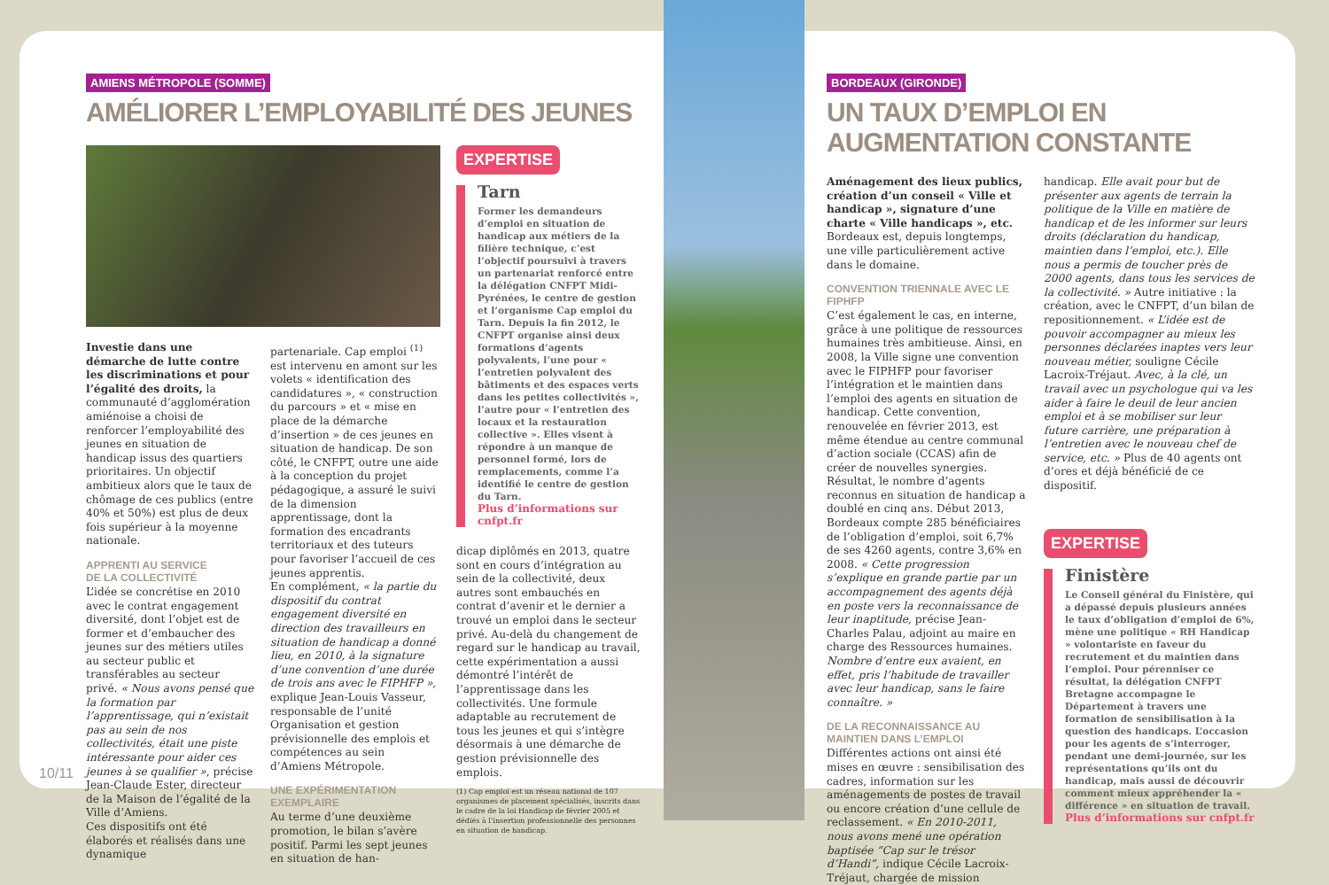AMIENS MÉTROPOLE (SOMME)
AMÉLIORER L’EMPLOYABILITÉ DES JEUNES
Investie dans une démarche de lutte contre les discriminations et pour l’égalité des droits, la communauté d’agglomération amiénoise a choisi de renforcer l’employabilité des jeunes en situation de handicap issus des quartiers prioritaires. Un objectif ambitieux alors que le taux de chômage de ces publics (entre 40% et 50%) est plus de deux fois supérieur à la moyenne nationale.
APPRENTI AU SERVICE
DE LA COLLECTIVITÉ
L’idée se concrétise en 2010 avec le contrat engagement diversité, dont l’objet est de former et d’embaucher des jeunes sur des métiers utiles au secteur public et transférables au secteur privé. « Nous avons pensé que la formation par l’apprentissage, qui n’existait pas au sein de nos collectivités, était une piste intéressante pour aider ces jeunes à se qualifier », précise Jean-Claude Ester, directeur de la Maison de l’égalité de la Ville d’Amiens.
Ces dispositifs ont été élaborés et réalisés dans une dynamique
partenariale. Cap emploi <sup>(1)</sup> est intervenu en amont sur les volets « identification des candidatures », « construction du parcours » et « mise en place de la démarche d’insertion » de ces jeunes en situation de handicap. De son côté, le CNFPT, outre une aide à la conception du projet pédagogique, a assuré le suivi de la dimension apprentissage, dont la formation des encadrants territoriaux et des tuteurs pour favoriser l’accueil de ces jeunes apprentis.
En complément, « la partie du dispositif du contrat engagement diversité en direction des travailleurs en situation de handicap a donné lieu, en 2010, à la signature d’une convention d’une durée de trois ans avec le FIPHFP », explique Jean-Louis Vasseur, responsable de l’unité Organisation et gestion prévisionnelle des emplois et compétences au sein d’Amiens Métropole.
UNE EXPÉRIMENTATION EXEMPLAIRE
Au terme d’une deuxième promotion, le bilan s’avère positif. Parmi les sept jeunes en situation de han-
EXPERTISE
Tarn
Former les demandeurs d’emploi en situation de handicap aux métiers de la filière technique, c’est l’objectif poursuivi à travers un partenariat renforcé entre la délégation CNFPT Midi-Pyrénées, le centre de gestion et l’organisme Cap emploi du Tarn. Depuis la fin 2012, le CNFPT organise ainsi deux formations d’agents polyvalents, l’une pour « l’entretien polyvalent des bâtiments et des espaces verts dans les petites collectivités », l’autre pour « l’entretien des locaux et la restauration collective ». Elles visent à répondre à un manque de personnel formé, lors de remplacements, comme l’a identifié le centre de gestion du Tarn.
Plus d’informations sur cnfpt.fr
dicap diplômés en 2013, quatre sont en cours d’intégration au sein de la collectivité, deux autres sont embauchés en contrat d’avenir et le dernier a trouvé un emploi dans le secteur privé. Au-delà du changement de regard sur le handicap au travail, cette expérimentation a aussi démontré l’intérêt de l’apprentissage dans les collectivités. Une formule adaptable au recrutement de tous les jeunes et qui s’intègre désormais à une démarche de gestion prévisionnelle des emplois.
(1) Cap emploi est un réseau national de 107 organismes de placement spécialisés, inscrits dans le cadre de la loi Handicap de février 2005 et dédiés à l’insertion professionnelle des personnes en situation de handicap.
10/11
BORDEAUX (GIRONDE)
UN TAUX D’EMPLOI EN AUGMENTATION CONSTANTE
Aménagement des lieux publics, création d’un conseil « Ville et handicap », signature d’une charte « Ville handicaps », etc. Bordeaux est, depuis longtemps, une ville particulièrement active dans le domaine.
CONVENTION TRIENNALE AVEC LE FIPHFP
C’est également le cas, en interne, grâce à une politique de ressources humaines très ambitieuse. Ainsi, en 2008, la Ville signe une convention avec le FIPHFP pour favoriser l’intégration et le maintien dans l’emploi des agents en situation de handicap. Cette convention, renouvelée en février 2013, est même étendue au centre communal d’action sociale (CCAS) afin de créer de nouvelles synergies. Résultat, le nombre d’agents reconnus en situation de handicap a doublé en cinq ans. Début 2013, Bordeaux compte 285 bénéficiaires de l’obligation d’emploi, soit 6,7% de ses 4260 agents, contre 3,6% en 2008. « Cette progression s’explique en grande partie par un accompagnement des agents déjà en poste vers la reconnaissance de leur inaptitude, précise Jean-Charles Palau, adjoint au maire en charge des Ressources humaines. Nombre d’entre eux avaient, en effet, pris l’habitude de travailler avec leur handicap, sans le faire connaître. »
DE LA RECONNAISSANCE AU MAINTIEN DANS L’EMPLOI
Différentes actions ont ainsi été mises en œuvre : sensibilisation des cadres, information sur les aménagements de postes de travail ou encore création d’une cellule de reclassement. « En 2010-2011, nous avons mené une opération baptisée “Cap sur le trésor d’Handi”, indique Cécile Lacroix-Tréjaut, chargée de mission
handicap. Elle avait pour but de présenter aux agents de terrain la politique de la Ville en matière de handicap et de les informer sur leurs droits (déclaration du handicap, maintien dans l’emploi, etc.). Elle nous a permis de toucher près de 2000 agents, dans tous les services de la collectivité. » Autre initiative : la création, avec le CNFPT, d’un bilan de repositionnement. « L’idée est de pouvoir accompagner au mieux les personnes déclarées inaptes vers leur nouveau métier, souligne Cécile Lacroix-Tréjaut. Avec, à la clé, un travail avec un psychologue qui va les aider à faire le deuil de leur ancien emploi et à se mobiliser sur leur future carrière, une préparation à l’entretien avec le nouveau chef de service, etc. » Plus de 40 agents ont d’ores et déjà bénéficié de ce dispositif.
EXPERTISE
Finistère
Le Conseil général du Finistère, qui a dépassé depuis plusieurs années le taux d’obligation d’emploi de 6%, mène une politique « RH Handicap » volontariste en faveur du recrutement et du maintien dans l’emploi. Pour pérenniser ce résultat, la délégation CNFPT Bretagne accompagne le Département à travers une formation de sensibilisation à la question des handicaps. L’occasion pour les agents de s’interroger, pendant une demi-journée, sur les représentations qu’ils ont du handicap, mais aussi de découvrir comment mieux appréhender la « différence » en situation de travail.
Plus d’informations sur cnfpt.fr